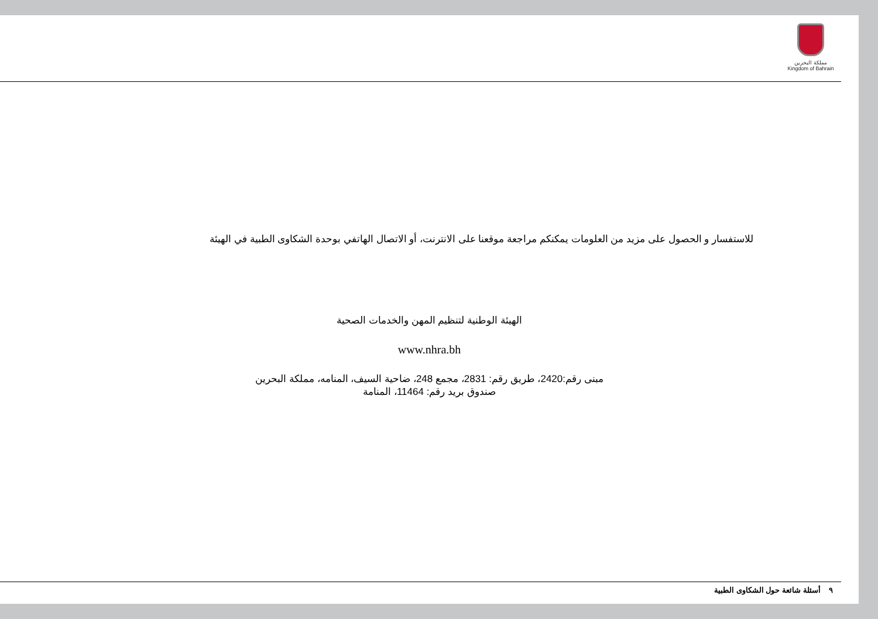مملكة البحرين
Kingdom of Bahrain
للاستفسار و الحصول على مزيد من العلومات يمكنكم مراجعة موقعنا على الانترنت، أو الاتصال الهاتفي بوحدة الشكاوى الطبية في الهيئة
الهيئة الوطنية لتنظيم المهن والخدمات الصحية
www.nhra.bh
مبنى رقم:2420، طريق رقم: 2831، مجمع 248، ضاحية السيف، المنامه، مملكة البحرين
صندوق بريد رقم: 11464، المنامة
٩ أسئلة شائعة حول الشكاوى الطبية